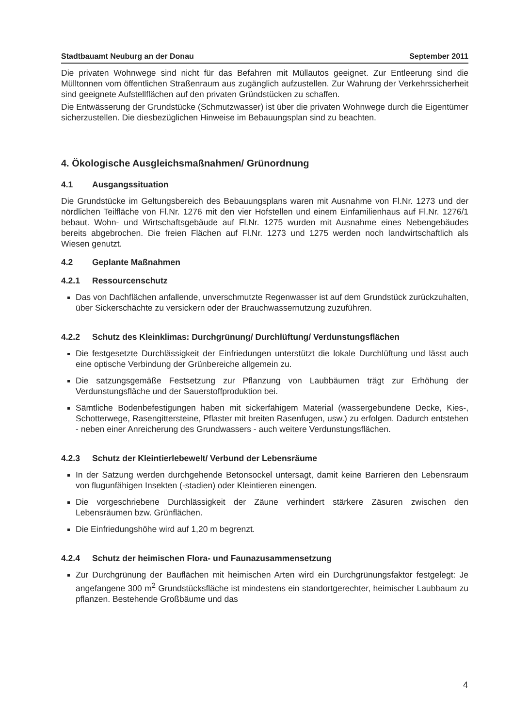Stadtbauamt Neuburg an der Donau September 2011
Die privaten Wohnwege sind nicht für das Befahren mit Müllautos geeignet. Zur Entleerung sind die Mülltonnen vom öffentlichen Straßenraum aus zugänglich aufzustellen. Zur Wahrung der Verkehrssicherheit sind geeignete Aufstellflächen auf den privaten Gründstücken zu schaffen.
Die Entwässerung der Grundstücke (Schmutzwasser) ist über die privaten Wohnwege durch die Eigentümer sicherzustellen. Die diesbezüglichen Hinweise im Bebauungsplan sind zu beachten.
4. Ökologische Ausgleichsmaßnahmen/ Grünordnung
4.1 Ausgangssituation
Die Grundstücke im Geltungsbereich des Bebauungsplans waren mit Ausnahme von Fl.Nr. 1273 und der nördlichen Teilfläche von Fl.Nr. 1276 mit den vier Hofstellen und einem Einfamilienhaus auf Fl.Nr. 1276/1 bebaut. Wohn- und Wirtschaftsgebäude auf Fl.Nr. 1275 wurden mit Ausnahme eines Nebengebäudes bereits abgebrochen. Die freien Flächen auf Fl.Nr. 1273 und 1275 werden noch landwirtschaftlich als Wiesen genutzt.
4.2 Geplante Maßnahmen
4.2.1 Ressourcenschutz
Das von Dachflächen anfallende, unverschmutzte Regenwasser ist auf dem Grundstück zurückzuhalten, über Sickerschächte zu versickern oder der Brauchwassernutzung zuzuführen.
4.2.2 Schutz des Kleinklimas: Durchgrünung/ Durchlüftung/ Verdunstungsflächen
Die festgesetzte Durchlässigkeit der Einfriedungen unterstützt die lokale Durchlüftung und lässt auch eine optische Verbindung der Grünbereiche allgemein zu.
Die satzungsgemäße Festsetzung zur Pflanzung von Laubbäumen trägt zur Erhöhung der Verdunstungsfläche und der Sauerstoffproduktion bei.
Sämtliche Bodenbefestigungen haben mit sickerfähigem Material (wassergebundene Decke, Kies-, Schotterwege, Rasengittersteine, Pflaster mit breiten Rasenfugen, usw.) zu erfolgen. Dadurch entstehen - neben einer Anreicherung des Grundwassers - auch weitere Verdunstungsflächen.
4.2.3 Schutz der Kleintierlebewelt/ Verbund der Lebensräume
In der Satzung werden durchgehende Betonsockel untersagt, damit keine Barrieren den Lebensraum von flugunfähigen Insekten (-stadien) oder Kleintieren einengen.
Die vorgeschriebene Durchlässigkeit der Zäune verhindert stärkere Zäsuren zwischen den Lebensräumen bzw. Grünflächen.
Die Einfriedungshöhe wird auf 1,20 m begrenzt.
4.2.4 Schutz der heimischen Flora- und Faunazusammensetzung
Zur Durchgrünung der Bauflächen mit heimischen Arten wird ein Durchgrünungsfaktor festgelegt: Je angefangene 300 m<sup>2</sup> Grundstücksfläche ist mindestens ein standortgerechter, heimischer Laubbaum zu pflanzen. Bestehende Großbäume und das
4